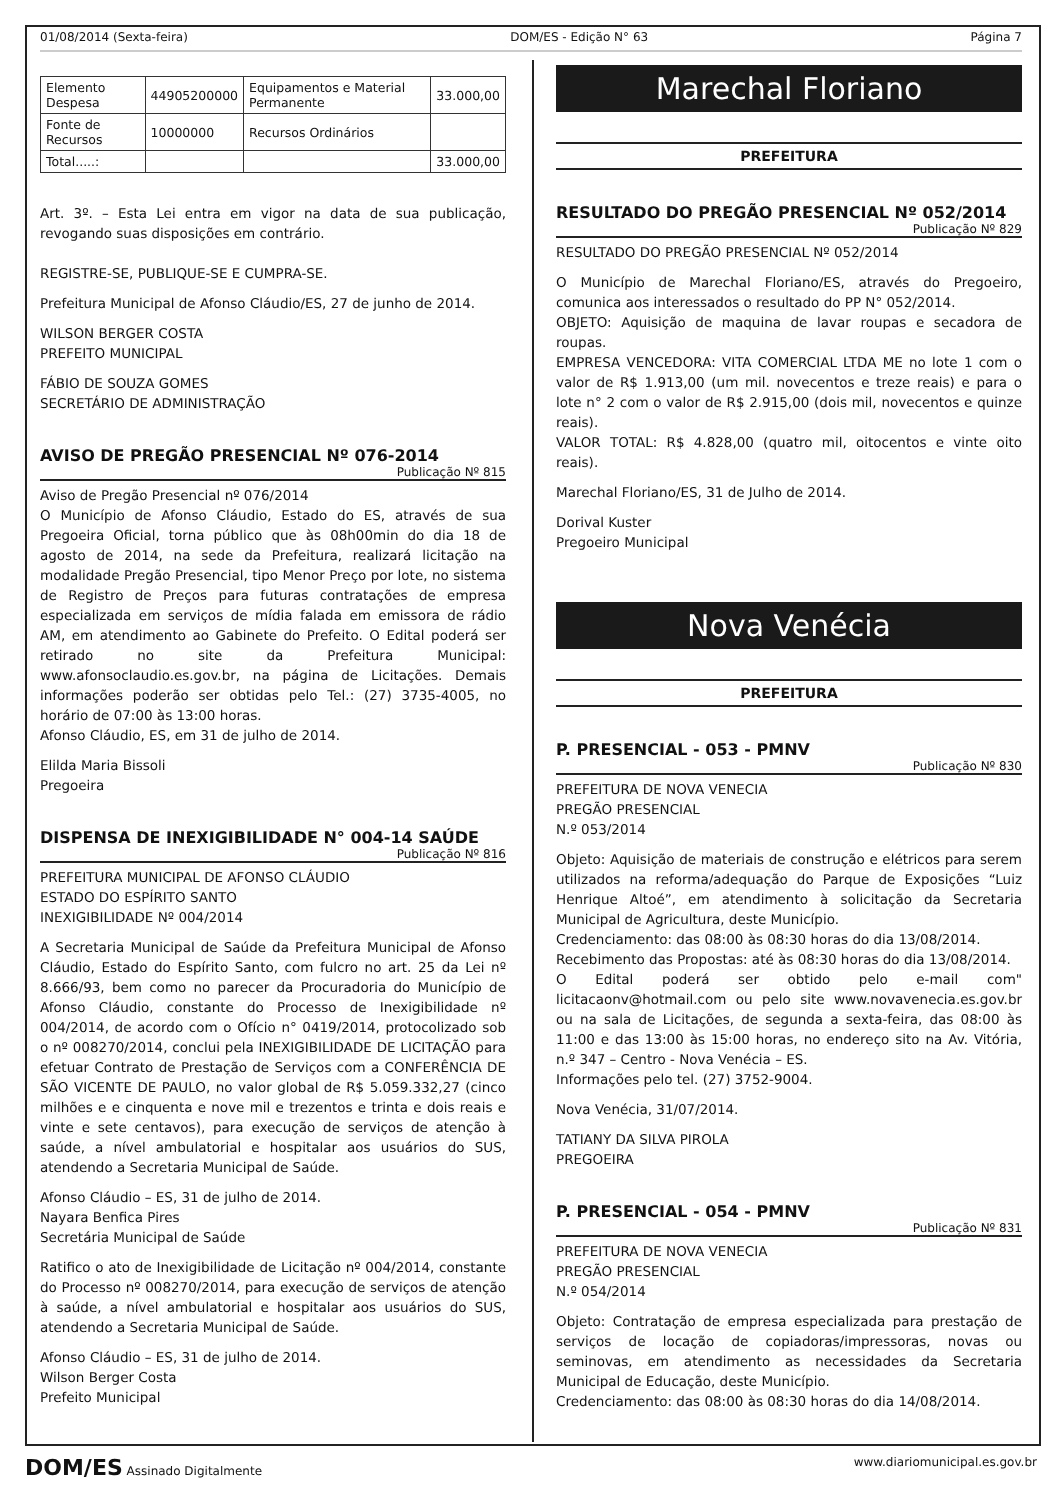01/08/2014 (Sexta-feira) DOM/ES - Edição N° 63 Página 7
| Elemento Despesa | 44905200000 | Equipamentos e Material Permanente | 33.000,00 |
| Fonte de Recursos | 10000000 | Recursos Ordinários | |
| Total.....: | | | 33.000,00 |
Art. 3º. – Esta Lei entra em vigor na data de sua publicação, revogando suas disposições em contrário.
REGISTRE-SE, PUBLIQUE-SE E CUMPRA-SE.
Prefeitura Municipal de Afonso Cláudio/ES, 27 de junho de 2014.
WILSON BERGER COSTA
PREFEITO MUNICIPAL
FÁBIO DE SOUZA GOMES
SECRETÁRIO DE ADMINISTRAÇÃO
AVISO DE PREGÃO PRESENCIAL Nº 076-2014
Publicação Nº 815
Aviso de Pregão Presencial nº 076/2014
O Município de Afonso Cláudio, Estado do ES, através de sua Pregoeira Oficial, torna público que às 08h00min do dia 18 de agosto de 2014, na sede da Prefeitura, realizará licitação na modalidade Pregão Presencial, tipo Menor Preço por lote, no sistema de Registro de Preços para futuras contratações de empresa especializada em serviços de mídia falada em emissora de rádio AM, em atendimento ao Gabinete do Prefeito. O Edital poderá ser retirado no site da Prefeitura Municipal: www.afonsoclaudio.es.gov.br, na página de Licitações. Demais informações poderão ser obtidas pelo Tel.: (27) 3735-4005, no horário de 07:00 às 13:00 horas.
Afonso Cláudio, ES, em 31 de julho de 2014.
Elilda Maria Bissoli
Pregoeira
DISPENSA DE INEXIGIBILIDADE N° 004-14 SAÚDE
Publicação Nº 816
PREFEITURA MUNICIPAL DE AFONSO CLÁUDIO
ESTADO DO ESPÍRITO SANTO
INEXIGIBILIDADE Nº 004/2014
A Secretaria Municipal de Saúde da Prefeitura Municipal de Afonso Cláudio, Estado do Espírito Santo, com fulcro no art. 25 da Lei nº 8.666/93, bem como no parecer da Procuradoria do Município de Afonso Cláudio, constante do Processo de Inexigibilidade nº 004/2014, de acordo com o Ofício n° 0419/2014, protocolizado sob o nº 008270/2014, conclui pela INEXIGIBILIDADE DE LICITAÇÃO para efetuar Contrato de Prestação de Serviços com a CONFERÊNCIA DE SÃO VICENTE DE PAULO, no valor global de R$ 5.059.332,27 (cinco milhões e e cinquenta e nove mil e trezentos e trinta e dois reais e vinte e sete centavos), para execução de serviços de atenção à saúde, a nível ambulatorial e hospitalar aos usuários do SUS, atendendo a Secretaria Municipal de Saúde.
Afonso Cláudio – ES, 31 de julho de 2014.
Nayara Benfica Pires
Secretária Municipal de Saúde
Ratifico o ato de Inexigibilidade de Licitação nº 004/2014, constante do Processo nº 008270/2014, para execução de serviços de atenção à saúde, a nível ambulatorial e hospitalar aos usuários do SUS, atendendo a Secretaria Municipal de Saúde.
Afonso Cláudio – ES, 31 de julho de 2014.
Wilson Berger Costa
Prefeito Municipal
Marechal Floriano
PREFEITURA
RESULTADO DO PREGÃO PRESENCIAL Nº 052/2014
Publicação Nº 829
RESULTADO DO PREGÃO PRESENCIAL Nº 052/2014
O Município de Marechal Floriano/ES, através do Pregoeiro, comunica aos interessados o resultado do PP N° 052/2014.
OBJETO: Aquisição de maquina de lavar roupas e secadora de roupas.
EMPRESA VENCEDORA: VITA COMERCIAL LTDA ME no lote 1 com o valor de R$ 1.913,00 (um mil. novecentos e treze reais) e para o lote n° 2 com o valor de R$ 2.915,00 (dois mil, novecentos e quinze reais).
VALOR TOTAL: R$ 4.828,00 (quatro mil, oitocentos e vinte oito reais).
Marechal Floriano/ES, 31 de Julho de 2014.
Dorival Kuster
Pregoeiro Municipal
Nova Venécia
PREFEITURA
P. PRESENCIAL - 053 - PMNV
Publicação Nº 830
PREFEITURA DE NOVA VENECIA
PREGÃO PRESENCIAL
N.º 053/2014
Objeto: Aquisição de materiais de construção e elétricos para serem utilizados na reforma/adequação do Parque de Exposições “Luiz Henrique Altoé”, em atendimento à solicitação da Secretaria Municipal de Agricultura, deste Município.
Credenciamento: das 08:00 às 08:30 horas do dia 13/08/2014.
Recebimento das Propostas: até às 08:30 horas do dia 13/08/2014.
O Edital poderá ser obtido pelo e-mail com" licitacaonv@hotmail.com ou pelo site www.novavenecia.es.gov.br ou na sala de Licitações, de segunda a sexta-feira, das 08:00 às 11:00 e das 13:00 às 15:00 horas, no endereço sito na Av. Vitória, n.º 347 – Centro - Nova Venécia – ES.
Informações pelo tel. (27) 3752-9004.
Nova Venécia, 31/07/2014.
TATIANY DA SILVA PIROLA
PREGOEIRA
P. PRESENCIAL - 054 - PMNV
Publicação Nº 831
PREFEITURA DE NOVA VENECIA
PREGÃO PRESENCIAL
N.º 054/2014
Objeto: Contratação de empresa especializada para prestação de serviços de locação de copiadoras/impressoras, novas ou seminovas, em atendimento as necessidades da Secretaria Municipal de Educação, deste Município.
Credenciamento: das 08:00 às 08:30 horas do dia 14/08/2014.
DOM/ES Assinado Digitalmente www.diariomunicipal.es.gov.br